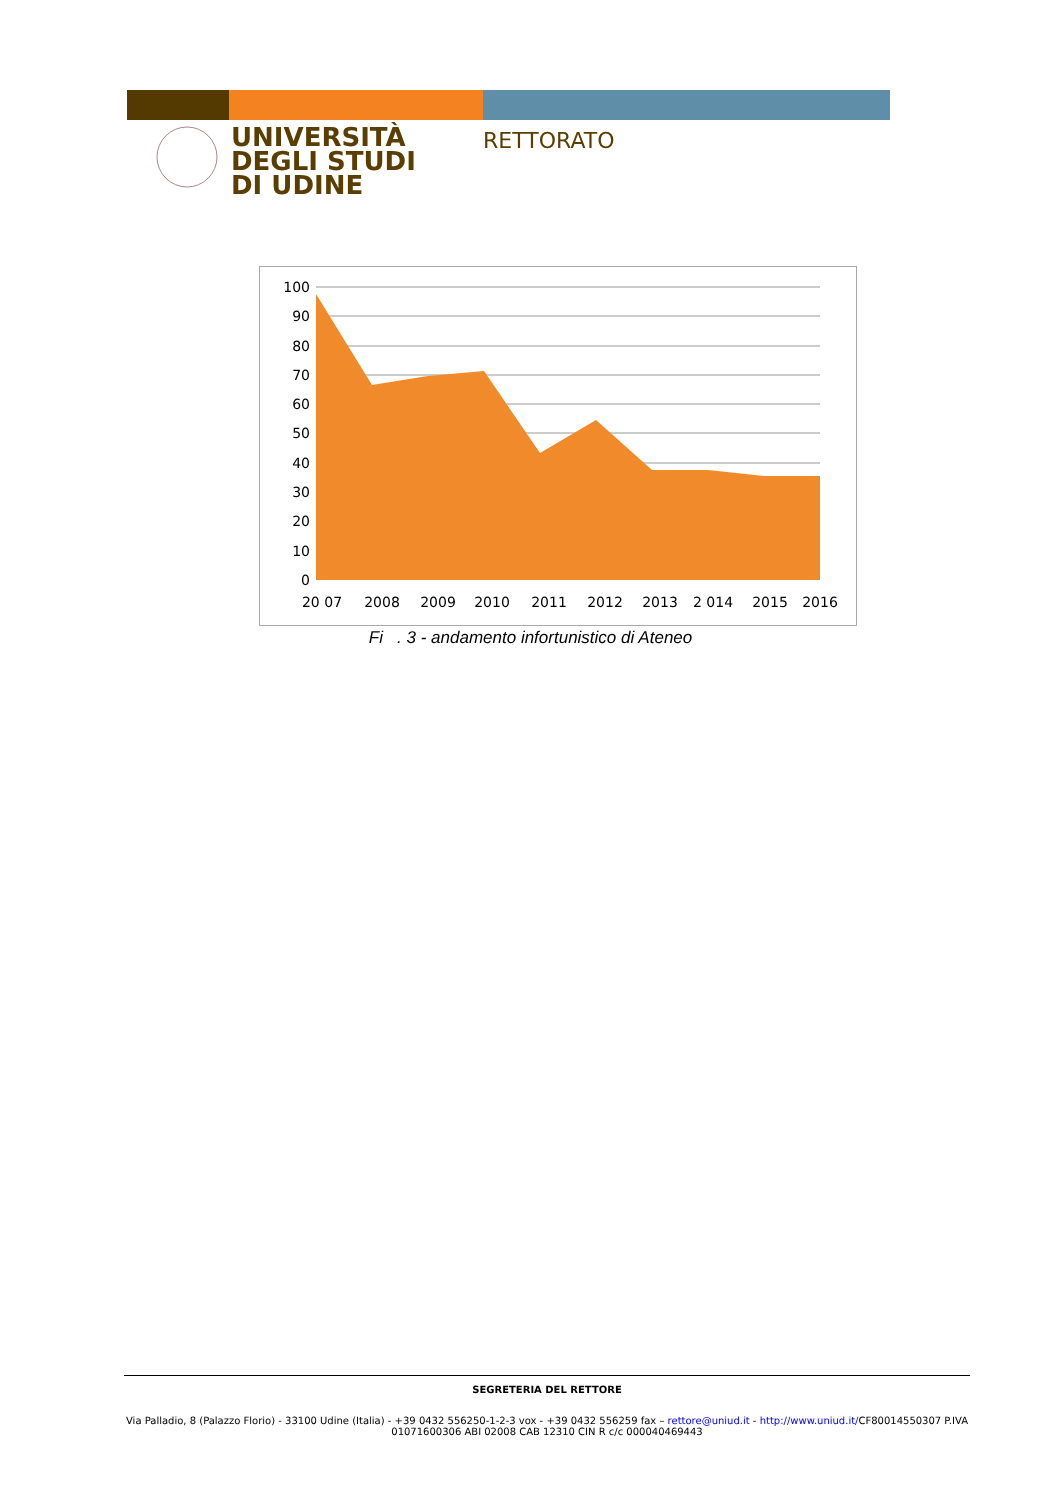UNIVERSITÀ
DEGLI STUDI
DI UDINE
RETTORATO
100
90
80
70
60
50
40
30
20
10
0
20 07
2008
2009
2010
2011
2012
2013
2 014
2015
2016
Fi . 3 - andamento infortunistico di Ateneo
SEGRETERIA DEL RETTORE
Via Palladio, 8 (Palazzo Florio) - 33100 Udine (Italia) - +39 0432 556250-1-2-3 vox - +39 0432 556259 fax – rettore@uniud.it - http://www.uniud.it/CF80014550307 P.IVA
01071600306 ABI 02008 CAB 12310 CIN R c/c 000040469443